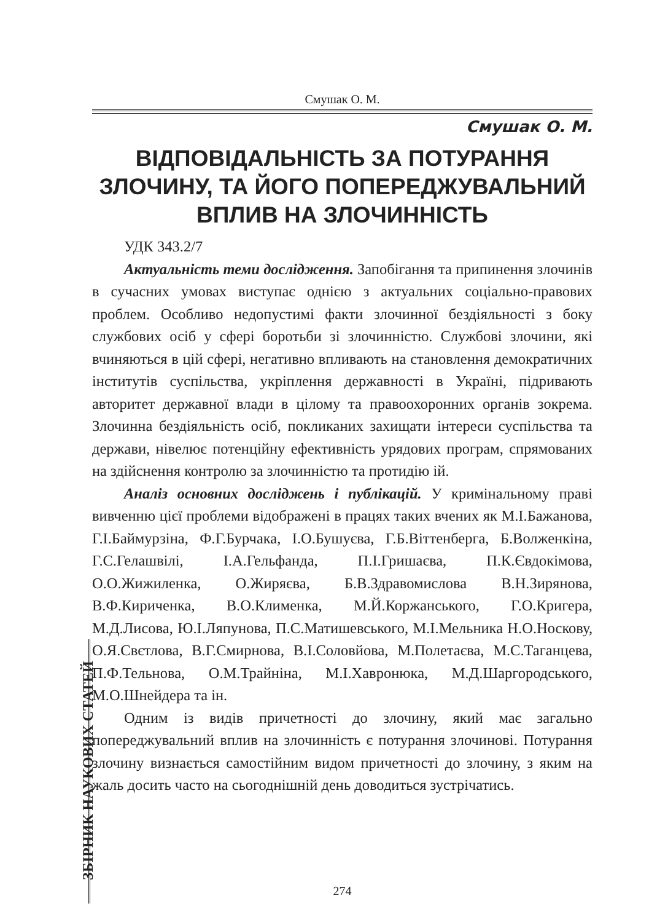Смушак О. М.
Смушак О. М.
ВІДПОВІДАЛЬНІСТЬ ЗА ПОТУРАННЯ ЗЛОЧИНУ, ТА ЙОГО ПОПЕРЕДЖУВАЛЬНИЙ ВПЛИВ НА ЗЛОЧИННІСТЬ
УДК 343.2/7
Актуальність теми дослідження. Запобігання та припинення злочинів в сучасних умовах виступає однією з актуальних соціально-правових проблем. Особливо недопустимі факти злочинної бездіяльності з боку службових осіб у сфері боротьби зі злочинністю. Службові злочини, які вчиняються в цій сфері, негативно впливають на становлення демократичних інститутів суспільства, укріплення державності в Україні, підривають авторитет державної влади в цілому та правоохоронних органів зокрема. Злочинна бездіяльність осіб, покликаних захищати інтереси суспільства та держави, нівелює потенційну ефективність урядових програм, спрямованих на здійснення контролю за злочинністю та протидію ій.
Аналіз основних досліджень і публікацій. У кримінальному праві вивченню цієї проблеми відображені в працях таких вчених як М.І.Бажанова, Г.І.Баймурзіна, Ф.Г.Бурчака, І.О.Бушуєва, Г.Б.Віттенберга, Б.Волженкіна, Г.С.Гелашвілі, І.А.Гельфанда, П.І.Гришаєва, П.К.Євдокімова, О.О.Жижиленка, О.Жиряєва, Б.В.Здравомислова В.Н.Зирянова, В.Ф.Кириченка, В.О.Клименка, М.Й.Коржанського, Г.О.Кригера, М.Д.Лисова, Ю.І.Ляпунова, П.С.Матишевського, М.І.Мельника Н.О.Носкову, О.Я.Свєтлова, В.Г.Смирнова, В.І.Соловйова, М.Полетаєва, М.С.Таганцева, П.Ф.Тельнова, О.М.Трайніна, М.І.Хавронюка, М.Д.Шаргородського, М.О.Шнейдера та ін.
Одним із видів причетності до злочину, який має загально попереджувальний вплив на злочинність є потурання злочинові. Потурання злочину визнається самостійним видом причетності до злочину, з яким на жаль досить часто на сьогоднішній день доводиться зустрічатись.
ЗБІРНИК НАУКОВИХ СТАТЕЙ
274